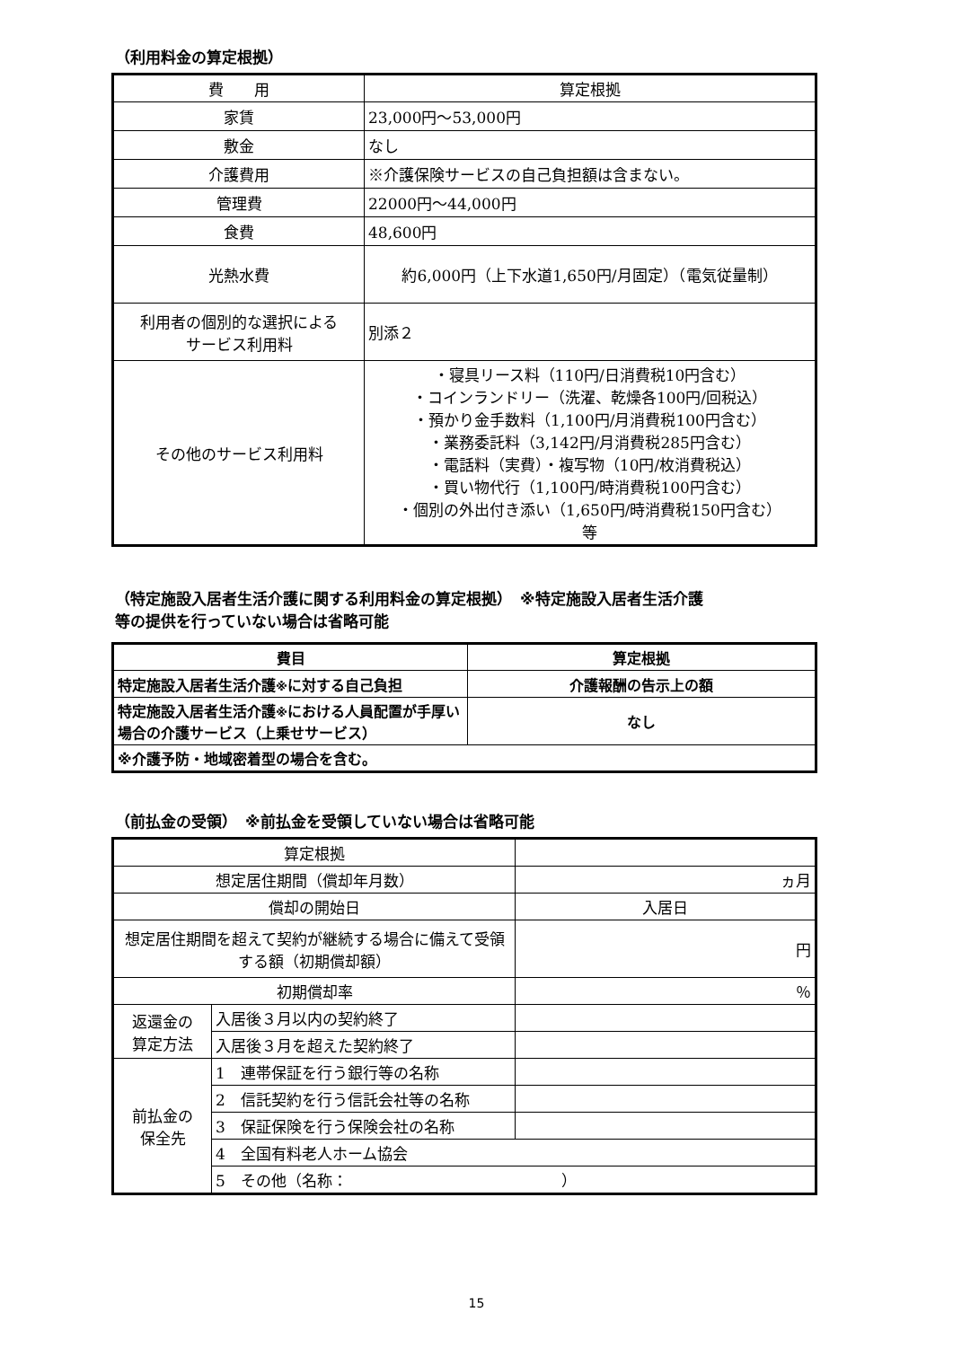（利用料金の算定根拠）
| 費 用 | 算定根拠 |
| --- | --- |
| 家賃 | 23,000円～53,000円 |
| 敷金 | なし |
| 介護費用 | ※介護保険サービスの自己負担額は含まない。 |
| 管理費 | 22000円～44,000円 |
| 食費 | 48,600円 |
| 光熱水費 | 約6,000円（上下水道1,650円/月固定）（電気従量制） |
| 利用者の個別的な選択による サービス利用料 | 別添２ |
| その他のサービス利用料 | ・寝具リース料（110円/日消費税10円含む） ・コインランドリー（洗濯、乾燥各100円/回税込） ・預かり金手数料（1,100円/月消費税100円含む） ・業務委託料（3,142円/月消費税285円含む） ・電話料（実費）・複写物（10円/枚消費税込） ・買い物代行（1,100円/時消費税100円含む） ・個別の外出付き添い（1,650円/時消費税150円含む） 等 |
（特定施設入居者生活介護に関する利用料金の算定根拠）　※特定施設入居者生活介護
等の提供を行っていない場合は省略可能
| 費目 | 算定根拠 |
| --- | --- |
| 特定施設入居者生活介護 ※ に対する自己負担 | 介護報酬の告示上の額 |
| 特定施設入居者生活介護 ※ における人員配置が手厚い場合の介護サービス（上乗せサービス） | なし |
| ※介護予防・地域密着型の場合を含む。 | |
（前払金の受領）　※前払金を受領していない場合は省略可能
| 算定根拠 | | |
| 想定居住期間（償却年月数） | | ヵ月 |
| 償却の開始日 | | 入居日 |
| 想定居住期間を超えて契約が継続する場合に備えて受領する額（初期償却額） | | 円 |
| 初期償却率 | | ％ |
| 返還金の 算定方法 | 入居後３月以内の契約終了 | |
| | 入居後３月を超えた契約終了 | |
| 前払金の 保全先 | 1 連帯保証を行う銀行等の名称 | |
| | 2 信託契約を行う信託会社等の名称 | |
| | 3 保証保険を行う保険会社の名称 | |
| | 4 全国有料老人ホーム協会 | |
| | 5 その他（名称： ） | |
15